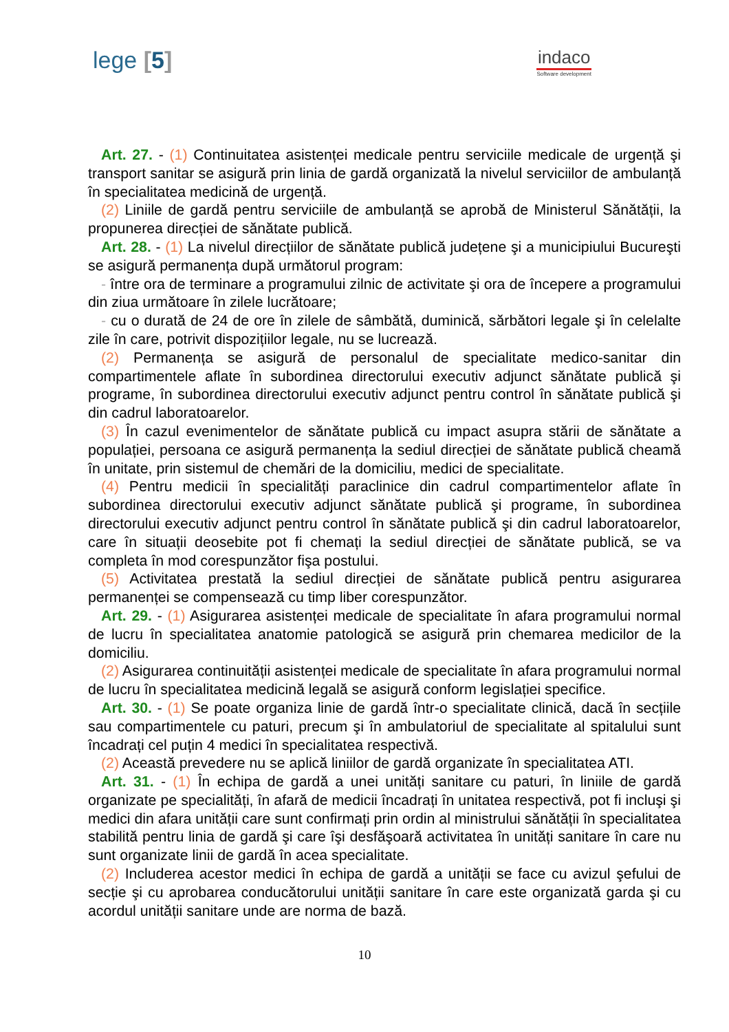lege [5]
indaco
Software development
Art. 27. - (1) Continuitatea asistenței medicale pentru serviciile medicale de urgență şi transport sanitar se asigură prin linia de gardă organizată la nivelul serviciilor de ambulanță în specialitatea medicină de urgență.
(2) Liniile de gardă pentru serviciile de ambulanță se aprobă de Ministerul Sănătății, la propunerea direcției de sănătate publică.
Art. 28. - (1) La nivelul direcțiilor de sănătate publică județene şi a municipiului Bucureşti se asigură permanența după următorul program:
- între ora de terminare a programului zilnic de activitate şi ora de începere a programului din ziua următoare în zilele lucrătoare;
- cu o durată de 24 de ore în zilele de sâmbătă, duminică, sărbători legale şi în celelalte zile în care, potrivit dispozițiilor legale, nu se lucrează.
(2) Permanența se asigură de personalul de specialitate medico-sanitar din compartimentele aflate în subordinea directorului executiv adjunct sănătate publică şi programe, în subordinea directorului executiv adjunct pentru control în sănătate publică şi din cadrul laboratoarelor.
(3) În cazul evenimentelor de sănătate publică cu impact asupra stării de sănătate a populației, persoana ce asigură permanența la sediul direcției de sănătate publică cheamă în unitate, prin sistemul de chemări de la domiciliu, medici de specialitate.
(4) Pentru medicii în specialități paraclinice din cadrul compartimentelor aflate în subordinea directorului executiv adjunct sănătate publică şi programe, în subordinea directorului executiv adjunct pentru control în sănătate publică şi din cadrul laboratoarelor, care în situații deosebite pot fi chemați la sediul direcției de sănătate publică, se va completa în mod corespunzător fişa postului.
(5) Activitatea prestată la sediul direcției de sănătate publică pentru asigurarea permanenței se compensează cu timp liber corespunzător.
Art. 29. - (1) Asigurarea asistenței medicale de specialitate în afara programului normal de lucru în specialitatea anatomie patologică se asigură prin chemarea medicilor de la domiciliu.
(2) Asigurarea continuității asistenței medicale de specialitate în afara programului normal de lucru în specialitatea medicină legală se asigură conform legislației specifice.
Art. 30. - (1) Se poate organiza linie de gardă într-o specialitate clinică, dacă în secțiile sau compartimentele cu paturi, precum şi în ambulatoriul de specialitate al spitalului sunt încadrați cel puțin 4 medici în specialitatea respectivă.
(2) Această prevedere nu se aplică liniilor de gardă organizate în specialitatea ATI.
Art. 31. - (1) În echipa de gardă a unei unități sanitare cu paturi, în liniile de gardă organizate pe specialități, în afară de medicii încadrați în unitatea respectivă, pot fi incluşi şi medici din afara unității care sunt confirmați prin ordin al ministrului sănătății în specialitatea stabilită pentru linia de gardă şi care îşi desfăşoară activitatea în unități sanitare în care nu sunt organizate linii de gardă în acea specialitate.
(2) Includerea acestor medici în echipa de gardă a unității se face cu avizul şefului de secție şi cu aprobarea conducătorului unității sanitare în care este organizată garda şi cu acordul unității sanitare unde are norma de bază.
10